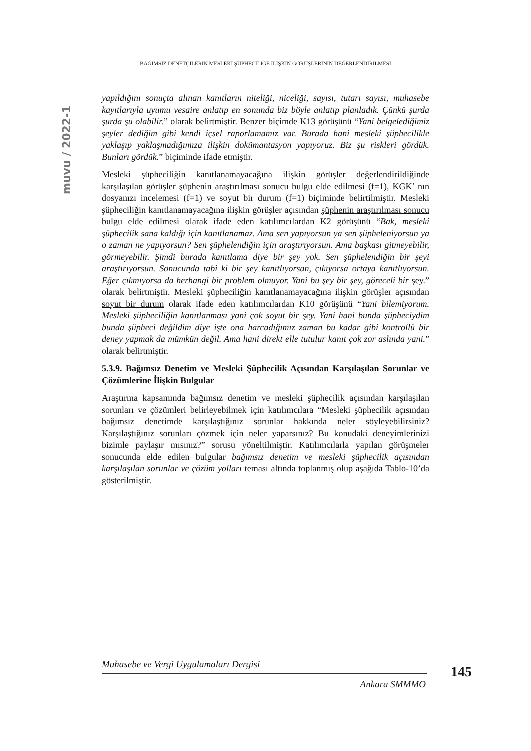BAĞIMSIZ DENETÇİLERİN MESLEKİ ŞÜPHECİLİĞE İLİŞKİN GÖRÜŞLERİNİN DEĞERLENDİRİLMESİ
muvu / 2022-1
yapıldığını sonuçta alınan kanıtların niteliği, niceliği, sayısı, tutarı sayısı, muhasebe kayıtlarıyla uyumu vesaire anlatıp en sonunda biz böyle anlatıp planladık. Çünkü şurda şurda şu olabilir.” olarak belirtmiştir. Benzer biçimde K13 görüşünü “Yani belgelediğimiz şeyler dediğim gibi kendi içsel raporlamamız var. Burada hani mesleki şüphecilikle yaklaşıp yaklaşmadığımıza ilişkin dokümantasyon yapıyoruz. Biz şu riskleri gördük. Bunları gördük.” biçiminde ifade etmiştir.
Mesleki şüpheciliğin kanıtlanamayacağına ilişkin görüşler değerlendirildiğinde karşılaşılan görüşler şüphenin araştırılması sonucu bulgu elde edilmesi (f=1), KGK’ nın dosyanızı incelemesi (f=1) ve soyut bir durum (f=1) biçiminde belirtilmiştir. Mesleki şüpheciliğin kanıtlanamayacağına ilişkin görüşler açısından şüphenin araştırılması sonucu bulgu elde edilmesi olarak ifade eden katılımcılardan K2 görüşünü “Bak, mesleki şüphecilik sana kaldığı için kanıtlanamaz. Ama sen yapıyorsun ya sen şüpheleniyorsun ya o zaman ne yapıyorsun? Sen şüphelendiğin için araştırıyorsun. Ama başkası gitmeyebilir, görmeyebilir. Şimdi burada kanıtlama diye bir şey yok. Sen şüphelendiğin bir şeyi araştırıyorsun. Sonucunda tabi ki bir şey kanıtlıyorsan, çıkıyorsa ortaya kanıtlıyorsun. Eğer çıkmıyorsa da herhangi bir problem olmuyor. Yani bu şey bir şey, göreceli bir şey.” olarak belirtmiştir. Mesleki şüpheciliğin kanıtlanamayacağına ilişkin görüşler açısından soyut bir durum olarak ifade eden katılımcılardan K10 görüşünü “Yani bilemiyorum. Mesleki şüpheciliğin kanıtlanması yani çok soyut bir şey. Yani hani bunda şüpheciydim bunda şüpheci değildim diye işte ona harcadığımız zaman bu kadar gibi kontrollü bir deney yapmak da mümkün değil. Ama hani direkt elle tutulur kanıt çok zor aslında yani.” olarak belirtmiştir.
5.3.9. Bağımsız Denetim ve Mesleki Şüphecilik Açısından Karşılaşılan Sorunlar ve Çözümlerine İlişkin Bulgular
Araştırma kapsamında bağımsız denetim ve mesleki şüphecilik açısından karşılaşılan sorunları ve çözümleri belirleyebilmek için katılımcılara “Mesleki şüphecilik açısından bağımsız denetimde karşılaştığınız sorunlar hakkında neler söyleyebilirsiniz? Karşılaştığınız sorunları çözmek için neler yaparsınız? Bu konudaki deneyimlerinizi bizimle paylaşır mısınız?” sorusu yöneltilmiştir. Katılımcılarla yapılan görüşmeler sonucunda elde edilen bulgular bağımsız denetim ve mesleki şüphecilik açısından karşılaşılan sorunlar ve çözüm yolları teması altında toplanmış olup aşağıda Tablo-10’da gösterilmiştir.
Muhasebe ve Vergi Uygulamaları Dergisi
145
Ankara SMMMO